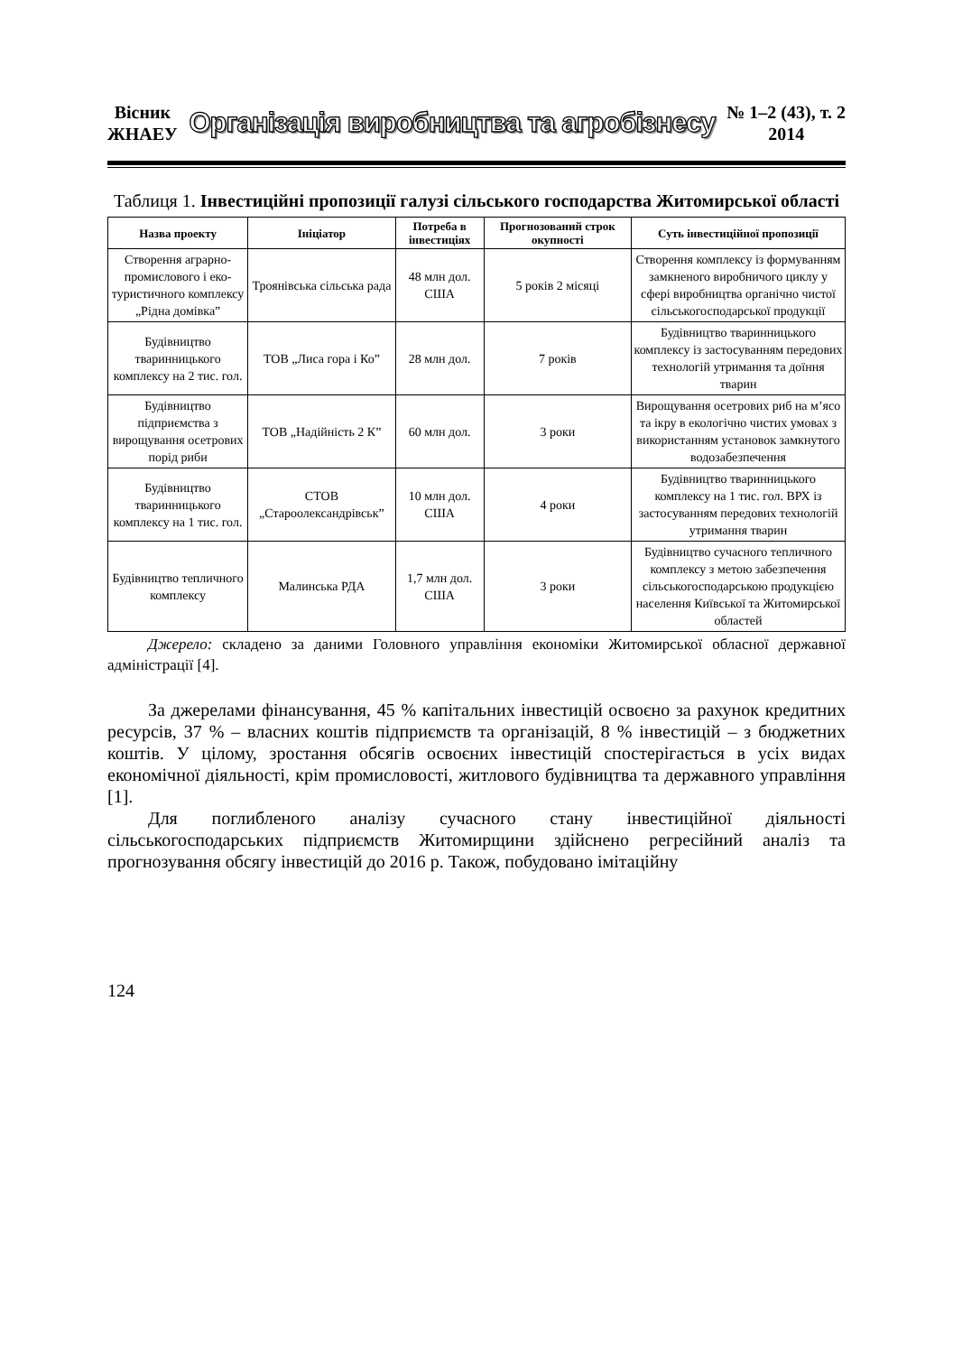Вісник
ЖНАЕУ
Організація виробництва та агробізнесу
№ 1–2 (43), т. 2
2014
Таблиця 1. Інвестиційні пропозиції галузі сільського господарства Житомирської області
| Назва проекту | Ініціатор | Потреба в інвестиціях | Прогнозований строк окупності | Суть інвестиційної пропозиції |
| --- | --- | --- | --- | --- |
| Створення аграрно-промислового і еко-туристичного комплексу „Рідна домівка” | Троянівська сільська рада | 48 млн дол. США | 5 років 2 місяці | Створення комплексу із формуванням замкненого виробничого циклу у сфері виробництва органічно чистої сільськогосподарської продукції |
| Будівництво тваринницького комплексу на 2 тис. гол. | ТОВ „Лиса гора і Ко” | 28 млн дол. | 7 років | Будівництво тваринницького комплексу із застосуванням передових технологій утримання та доїння тварин |
| Будівництво підприємства з вирощування осетрових порід риби | ТОВ „Надійність 2 К” | 60 млн дол. | 3 роки | Вирощування осетрових риб на м’ясо та ікру в екологічно чистих умовах з використанням установок замкнутого водозабезпечення |
| Будівництво тваринницького комплексу на 1 тис. гол. | СТОВ „Староолександрівськ” | 10 млн дол. США | 4 роки | Будівництво тваринницького комплексу на 1 тис. гол. ВРХ із застосуванням передових технологій утримання тварин |
| Будівництво тепличного комплексу | Малинська РДА | 1,7 млн дол. США | 3 роки | Будівництво сучасного тепличного комплексу з метою забезпечення сільськогосподарською продукцією населення Київської та Житомирської областей |
Джерело: складено за даними Головного управління економіки Житомирської обласної державної адміністрації [4].
За джерелами фінансування, 45 % капітальних інвестицій освоєно за рахунок кредитних ресурсів, 37 % – власних коштів підприємств та організацій, 8 % інвестицій – з бюджетних коштів. У цілому, зростання обсягів освоєних інвестицій спостерігається в усіх видах економічної діяльності, крім промисловості, житлового будівництва та державного управління [1].
Для поглибленого аналізу сучасного стану інвестиційної діяльності сільськогосподарських підприємств Житомирщини здійснено регресійний аналіз та прогнозування обсягу інвестицій до 2016 р. Також, побудовано імітаційну
124